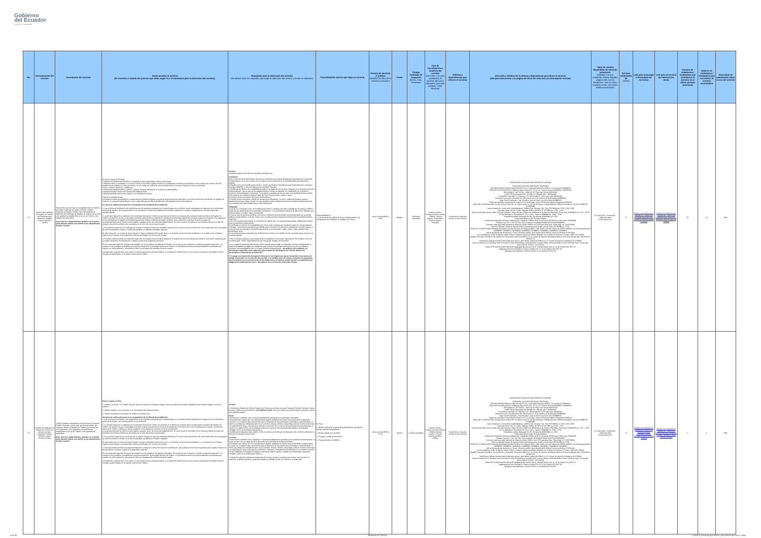Gobierno
del Ecuador
JUNTOS LO LOGRAMOS
| No. | Denominación del servicio | Descripción del servicio | Cómo acceder al servicio (Se describe el detalle del proceso que debe seguir la o el ciudadano para la obtención del servicio). | Requisitos para la obtención del servicio (Se deberá listar los requisitos que exige la obtención del servicio y donde se obtienen) | Procedimiento interno que sigue el servicio | Horario de atención al público (Detallar los días de la semana y horarios) | Costo | Tiempo estimado de respuesta (Horas, Días, Semanas) | Tipo de beneficiarios o usuarios del servicio (Describir si es para ciudadanía en general, personas naturales, personas jurídicas, ONG, Personal | Oficinas y dependencias que ofrecen el servicio | Dirección y teléfono de la oficina y dependencia que ofrece el servicio (link para direccionar a la página de inicio del sitio web y/o descripción manual) | Tipos de canales disponibles de atención presencial: (Detallar si es por ventanilla, oficina, brigada, página web, correo electrónico, chat en línea, contacto center, cal center, teléfono institución) | Servicio Automatizado (Si/No) | Link para descargar el formulario de servicios | Link para el servicio por internet (en línea) | Número de ciudadanos / ciudadanas que accedieron al servicio en el último período (mensual) | Número de ciudadanos / ciudadanas que accedieron al servicio acumulativo | Porcentaje de satisfacción sobre el uso del servicio |
| --- | --- | --- | --- | --- | --- | --- | --- | --- | --- | --- | --- | --- | --- | --- | --- | --- | --- | --- |
| 12 | Emisión del Certificado de Registro de Turismo por Reingreso para Alimentos y Bebidas Persona Natural o Jurídica | Este trámite está orientado a los establecimientos turísticos que hayan inactivado su registro turístico y deseen reingresar al Catastro Turístico Nacional mediante la obtención del Certificado de Registro de Turismo de acuerdo a los parámetros establecidos en la Ley de Turismo y sus reglamentos específicos. Nota: Solo los establecimientos ubicados en el cantón Quito deberán realizar este trámite en las dependencias de Quito Turismo. | En línea a través de SITURIN: 1.Ingresar a la plataforma SITURIN en el siguiente enlace: https://siturin.turismo.gob.ec/login 2.Ingresar correo y contraseña, si no posee cuenta en SITURIN, registrar usuario en la plataforma (el sistema le solicitará su correo electrónico, número de RUC, posteriormente recibirá un correo electrónico con un código de verificación que permitirá activar su cuenta e ingresar la nueva contraseña). 3.Leer y aceptar "términos y condiciones" 4.Seleccionar establecimiento y trámite a realizar -Declarar información de la persona natural/jurídica -Ingresar/actualizar información General del establecimiento -Ingresar/actualizar información respecto a la acreditación turística 5.Enviar la solicitud creada 6.El sistema emitirá la acreditación correspondiente al trámite solicitado a través de la generación del certificado o documento pertinente (Certificado de Registro de Turismo), el cual será individualizado con un código QR para facilitar la identificación del prestador de servicios turísticos. Acciones de verificación posterior al otorgamiento de Certificado de Acreditación: 1. Las acciones de verificación del cumplimiento de los requisitos declarados por el administrado en su solicitud, serán realizadas en la inspección por la Autoridad Nacional de Turismo, de manera posterior a la acreditación a través de la plataforma informática institucional, o según lo establezcan la normativa específica correspondiente. 2. La primera inspección a realizarse por la Autoridad Nacional de Turismo se ejecutará en el término de sesenta días contados desde la emisión del Registro de Turismo, sin perjuicio de que el interesado la solicite antes del término referido en la plataforma informática (siguiendo los pasos antes mencionados). Si la inspección no fue solicitada por el usuario, la Autoridad Nacional de Turismo notificará al usuario mediante correo electrónico la fecha y hora de la inspección. La Autoridad Nacional de Turismo, podrá realizar cualquier acción de control al establecimiento. En caso de que se incumpla con la normativa vigente por parte del prestador de servicios turísticos se procederá con el inicio del proceso sancionatorio. 3. En la primera inspección se verificará que el usuario cumpla con todos los requisitos declarados. En caso de que las acciones de control determinen que el prestador de servicios turísticos cumple con todos los requisitos, se ratificará el Registro otorgado. En esta inspección, en el caso de que el usuario no haya consignado información veraz, o no presente los documentos requeridos, o no cumpla con la normativa vigente, se procederá con la suspensión temporal del Registro de Turismo por 30 días. 4. El usuario deberá solicitar una segunda inspección en la plataforma informática (siguiendo los pasos antes mencionados) para validar la información requerida para el registro durante los 30 días término contados a partir de la suspensión temporal. Si en la segunda inspección el usuario ha cumplido con los requisitos, se ratificará el Registro. En el caso de que el usuario no solicite la segunda inspección o no cumpla con los requisitos incumplidos en la primera inspección, la Autoridad Nacional de Turismo o los Gobiernos Autónomos Descentralizados municipales que cuenten con dicha atribución, procederá de oficio con la suspensión definitiva de dicho registro. La suspensión temporal tiene como efecto el cese temporal de la actividad turística; y, la suspensión definitiva tiene como efecto la inactivación del registro turístico otorgado al administrado en el Catastro Nacional de Turismo. | En línea: A través del sistema SITURIN los requisitos solicitados son: Continente: a) En el caso de personas jurídicas, documento constitutivo de la misma debidamente aprobada por la autoridad correspondiente, en la que conste como su objeto social el desarrollo de la actividad turística de alimentos y bebidas; b) Registro Único de Contribuyentes (RUC) o número de Régimen Simplificado para Emprendedores y Negocios Populares (RIMPE), u otro que determine la Autoridad Tributaria; c) Certificado de informe de compatibilidad positiva o favorable de uso de suelo otorgado por el Gobierno Autónomo Descentralizado. Para el caso de los establecimientos móviles se sujetarán a lo establecido por el Gobierno Autónomo Descentralizado competente. Se exceptúa el requisito de uso de suelo a los establecimientos móviles; d) Documento que habilite la situación legal del local si es arrendado, cedido o propio. e) Permiso de funcionamiento del Cuerpo de Bomberos. f) Permiso de funcionamiento emitido por la Agencia de Regulación, Control y Vigilancia Sanitaria, para los establecimientos que deban cumplir con este requisito según lo determinado por la Autoridad Sanitaria Nacional. g) Los demás que estén establecidos en este Reglamento Galápagos: a) Contar con el Registro Único de Contribuyentes (RUC) o Régimen Impositivo Simplificado Ecuatoriano (RISE) o aquel que sea determinado por la autoridad competente, con la actividad de servicios de alimentos y bebidas, para persona natural o jurídica, según corresponda; b) Para el caso de personas jurídicas, documento constitutivo de la sociedad mercantil aprobado por la entidad pública correspondiente, en el que conste como su objeto social el desarrollo profesional de la actividad turística respectiva; c) En caso de personas jurídicas, el nombramiento vigente del o los representantes legales, debidamente inscrito ante la autoridad correspondiente; d) Certificado de Informe de compatibilidad de uso de suelo otorgado por el gobierno autónomo descentralizado municipal, o documento equivalente que habilite ejercer el servicio de alimentos y bebidas en el predio indicado; y, e) Documento que acredite la situación legal del local, si es arrendado, cedido, propio o bajo cualquier figura permitida por la ley. f) Los demás que sean requeridos por el Ministerio de Turismo en el ámbito de sus competencias de acuerdo a la normativa vigente. * Nota: El sistema interopera automáticamente los requisitos e información obtenida del: SRI (Registro Único de Contribuyentes - RUC), Superintendencia de Compañías, Registro Civil (Cédula). "No se exigirá al usuario los documentos físicos cuando estos puedan ser obtenidos en línea o interoperados a través de la plataforma digital que establezca para el efecto la Autoridad Nacional de Turismo o el Gobierno Autónomo Descentralizado al que se le haya conferido dicha atribución. Sin perjuicio de lo indicado, los documentos requeridos como requisitos para la obtención del Registro de Turismo deberán ser presentados al momento de la inspección". * En apego a la Disposición Derogatoria Única de la Ley Orgánica de Apoyo Humanitario esta Cartera de Estado no procede con el cobro del Uno por Mil; y, se validará antes de realizar el ingreso a la plataforma que los Usuarios se encuentren al día en las obligaciones, si Usted no puede ingresar a la plataforma por obligaciones pendientes por favor comuníquese con su Dirección Zonal más cercana. | PROCEDIMIENTO: 1. Las acciones de verificación se las realizará posterior al otorgamiento del Certificado de Registro de Turismo | Lunes a viernes 8h15 a 17h11 | Gratuito | 5 Minuto(s) Laborables | Persona Jurídica - Privada, Persona Jurídica - Pública, Persona Natural - Ecuatoriana, Persona Natural - Extranjera | Se atiende en todas las oficinas a nivel nacional | DIRECCIONES ZONALES MINISTERIO DE TURISMO PROVINCIA CANTÓN DIRECCIÓN TELÉFONO OFICINA MATRIZ Pichincha Quito Briceño E1-24 y Guayaquil referencia Edificio "La Licuadora" 023999333 ZONA DE PLANIFICACIÓN 1 Imbabura Ibarra Sucre Nro. 14-72 y Av. Teodoro Gómez 062958547; 062958759 Esmeraldas Av. del Pacífico – Malecón de Playa Las Palmas 062011446 Carchi Tulcán Guayaquil Nro. 39-008 y Av. Manabí, piso 2 062960046 Sucumbíos Lago Agrio Av. Aguarico y Av. Circunvalación, CAC Lago Agrio 062991914 Orellana El Coca Juan Montalvo Nro. 58-10 entre Av. 9 de octubre y 6 de diciembre 062881583 Napo Tena Rocafuerte y Juan Montalvo, junto al Hotel Joya de la Selva 062886536 Pichincha Cayambe Panamericana Norte Km 0.5 vía al Cajas, Centro Comercial Nápoles Shopping 022185249 ZONA DE PLANIFICACIÓN 6 Azuay Cuenca Dirección: Av. México entre Av. De las Américas y Unidad Nacional, Edificio del Gobierno Zonal 6 072887255 072887089 Cañar Azogues Av. 16 de Abril y Calle Bababoyo. Edificio CAC Azogues. 2do. Piso 073706016 ext. 2795, 2796, 2798 Loja Calle Sucre 191-31 y Quito, esquina. Edificio del INPC 07 2572964 ext. 2760 – 2770 Zamora Chinchipe Zamora Calle José Luis Tamayo y Diego de Vaca. Edificio de Gobernación de Zamora Chinchipe, Primer piso 072606466 ext. 2775 – 2778 El Oro Machala Av. Rocafuerte 07-22 e/ Junín y Tarqui 072968480 ext. 2782 – 2784 Tungurahua Ambato Guayaquil 01-18 y Rocafuerte 032821800 ext. 2350 Tungurahua Baños Calle Thomas Halflants Chimborazo Riobamba Primera Constituyente y Carabobo. Edificio GAD Provincial de Chimborazo. Primer piso 032946682 Pastaza Puyo Km. 2 1/2 vía Puyo-Tena, Campus Universidad Estatal Amazónica 032894655 Cotopaxi Latacunga Calle Marqués de Maenza y Quito, Edificio CAC El Rosal Latacunga, Planta baja, Of. 3 033730594 Morona Santiago Ciudad de Macas Antonio Samaniego entre Soasti y 24 de mayo 072701480 ext. 2730 ZONA DE PLANIFICACIÓN 8 Guayas Guayaquil Avenida Francisco de Orellana 1805 y calle Justino Cornejo referencia; Edificio Gobierno Zonal Guayaquil piso 8 042068565, 042068519, 042068496, 042068562, 042068613, 042068501, 042068522, 042068563 Bolívar Guaranda García Moreno y Sucre; referencia edificio de la Gobernación Oficina Técnica de Bolívar 03 2551249 Los ríos Babahoyo Cdla. El Mamey, Calles Twinza Y Malecón referencia Edificio Ministerio De Inclusión Económica Y Social – MIES 05 2739322 Manabí Portoviejo Avenida de los nardos s/n y 15 de abril; referencia Edificio C.A.C. Centro de Atención Ciudadana Oficina Técnica de Manabí piso 3 053043711; 053043734 Santa Elena Salinas Avenida Carlos Espinoza Larrea y calle Quinta; referencia Edificio C.A.C. Centro de Atención Ciudadana 04 3728904 Santo Domingo de los Tsáchilas Santo Domingo Avenida Esmeraldas y Avenida Emilio Lorenzo Sthele; referencia Edificio Santo Domingo Plaza. Tercer piso, oficina 301 02 2745727, 02 2745726 ZONA DE PLANIFICACIÓN INSULAR Galápagos Isla Santa Cruz Av. Charles Darwin 390, Av. 12 de Febrero 052 526 174 Galápagos Isla San Cristóbal Av. Alsacio Northia S/N, Av. 12 de Febrero 052 520 704 Galápagos Isla Isabela Av. Antonio Gil S/N, Los Petreles 052 529 132 | En línea (Sitio / Portal Web / Aplicación web) Correo electrónico | Si | Emisión del Certificado de Registro de Turismo por Reingreso para Alimentos y Bebidas Persona Natural o Jurídica | Emisión del Certificado de Registro de Turismo por Reingreso para Alimentos y Bebidas Persona Natural o Jurídica | 25 | 63 | 84% |
| 13 | Emisión de Certificado de Registro de Turismo por primera vez para Transporte Turístico Terrestre o Aéreo Persona Jurídica | Trámite orientado a prestadores de servicios de Transporte Turístico Terrestre o Aéreo, bajo personería jurídica, que requieran obtener el Registro de Turismo por primera vez, en cumplimiento a los requisitos y procedimientos establecidos en la Ley de Turismo y sus reglamentos específicos. Nota: Solo los establecimientos ubicados en el cantón Quito deberán realizar este trámite en las dependencias de Quito Turismo. | Pasos a seguir en línea: 1. Acceder a la opción "Ir al trámite en línea" que se encuentra en la presente página, llenar los respectivos campos obligatorios del formulario digital; y enviar la solicitud. 2. Recibir mediante correo electrónico, el comprobante de solicitud enviada. 3. Recibir el Certificado de Registro de Turismo por primera vez. Acciones de verificación posterior al otorgamiento de Certificado de Acreditación: 1. Las acciones de verificación del cumplimiento de los requisitos declarados por el administrado en su solicitud, serán realizadas en la inspección por la Autoridad Nacional de Turismo, de manera posterior a la acreditación. 2. La primera inspección a realizarse por la Autoridad Nacional de Turismo se ejecutará en el término de sesenta días contados desde la emisión del Registro de Turismo, sin perjuicio de que el interesado la solicite a través de la Dirección Zonal de su jurisdicción. Si la inspección no fue solicitada por el usuario, la Autoridad Nacional de Turismo notificará al usuario mediante correo electrónico la fecha y hora de la inspección. La Autoridad Nacional de Turismo, podrá realizar cualquier acción de control al establecimiento. En caso de que se incumpla con la normativa vigente por parte del prestador de servicios turísticos se procederá con el inicio del proceso sancionatorio. 3. En la primera inspección se verificará que el usuario cumpla con todos los requisitos declarados. En caso de que las acciones de control determinen que el prestador de servicios turísticos cumple con todos los requisitos, se ratificará el Registro otorgado. En esta inspección, en el caso de que el usuario no haya consignado información veraz, o no presente los documentos requeridos, o no cumpla con la normativa vigente, se procederá con la suspensión temporal del Registro de Turismo por 30 días. 4. El usuario deberá solicitar una segunda inspección a través de la Dirección Zonal de su jurisdicción, para validar la información requerida para el registro durante los 30 días término contados a partir de la suspensión temporal. Si en la segunda inspección el usuario ha cumplido con los requisitos, se ratificará el Registro. En el caso de que el usuario no solicite la segunda inspección o no cumpla con los requisitos incumplidos en la primera inspección, la Autoridad Nacional de Turismo o los Gobiernos Autónomos Descentralizados municipales que cuenten con dicha atribución, procederá de oficio con la suspensión definitiva de dicho registro. La suspensión temporal tiene como efecto el cese temporal de la actividad turística; y, la suspensión definitiva tiene como efecto la inactivación del registro turístico otorgado al administrado en el Catastro Nacional de Turismo. | En línea: 1. Solicitud de Registro de Turismo Registro de Turismo por primera vez para Transporte Turístico Terrestre o Aéreo Persona Jurídica a través del botón "Ir al trámite en línea" que se encuentra en la parte superior derecha o al final de la presente página. Aéreo: 1.Documento constitutivo de la compañía debidamente aprobada por la autoridad competente; 2.Nombramiento vigente del o los representantes legales, debidamente inscrito ante la autoridad competente; 3.Contar con un espacio físico permanente para el desarrollo de sus actividades comerciales y administrativas, el mismo que deberá ser obligatoriamente local comercial, oficinas, oficinas compartidas, islas de centros comerciales, con especificación clara y precisa de su ubicación y domicilio. En el caso de las aerolíneas internacionales que no cuenten con espacio físico, se le solicitará la dirección exacta de sus representantes legales o apoderados; 4.Registro Único de Contribuyentes (RUC); y, 5.Certificado de Operador Aéreo (AOC) o Reconocimiento de Certificado de Operador Aéreo (AOCR) emitido por la Dirección General de Aviación Civil. Terrestre: 1.Documento constitutivo de la compañía o cooperativa debidamente aprobada por la autoridad correspondiente, en la que conste como su objeto social el desarrollo de la actividad de transporte turístico; 2.Nombramiento vigente del o los representantes legales, debidamente inscrito ante la autoridad correspondiente; 3.Contar con un espacio físico permanente para el desarrollo de sus actividades comerciales y administrativas, el mismo que deberá ser obligatoriamente local comercial, oficinas, oficinas compartidas, islas de centros comerciales, con especificación clara y precisa de su ubicación y domicilio, y debidamente identificada con su nombre comercial. 4.Título habilitante de transporte terrestre comercial de turismo vigente, otorgado por la Autoridad competente; 5.Registro Único de Contribuyentes (RUC); y, f. Listado de todas las unidades de transporte con las que cuenta la compañía que constan en el permiso de operación, matrícula vigente de todas las unidades y el detalle del tipo de vehículo y su capacidad. | En línea: 1. Recibir notificación a través del portal GOB.EC, bandeja de trámites pendientes/asignados 2. Revisar detalle de la solicitud 3. Preparar y remitir la información 4. Finalizar trámite en GOB.EC | Lunes a viernes 8h15 a 17h12 | Gratuito | 5 Día(s) Laborables | Persona Jurídica - Privada, Persona Jurídica - Pública Persona Jurídica - Privada, Persona Jurídica - Pública | Se atiende en todas las oficinas a nivel nacional | DIRECCIONES ZONALES MINISTERIO DE TURISMO PROVINCIA CANTÓN DIRECCIÓN TELÉFONO OFICINA MATRIZ Pichincha Quito Briceño E1-24 y Guayaquil referencia Edificio "La Licuadora" 023999333 ZONA DE PLANIFICACIÓN 1 Imbabura Ibarra Sucre Nro. 14-72 y Av. Teodoro Gómez 062958547; 062958759 Esmeraldas Av. del Pacífico – Malecón de Playa Las Palmas 062011446 Carchi Tulcán Guayaquil Nro. 39-008 y Av. Manabí, piso 2 062960046 Sucumbíos Lago Agrio Av. Aguarico y Av. Circunvalación, CAC Lago Agrio 062991914 Orellana El Coca Juan Montalvo Nro. 58-10 entre Av. 9 de octubre y 6 de diciembre 062881583 Napo Tena Rocafuerte y Juan Montalvo, junto al Hotel Joya de la Selva 062886536 Pichincha Cayambe Panamericana Norte Km 0.5 vía al Cajas, Centro Comercial Nápoles Shopping 022185249 ZONA DE PLANIFICACIÓN 6 Azuay Cuenca Dirección: Av. México entre Av. De las Américas y Unidad Nacional, Edificio del Gobierno Zonal 6 072887255 072887089 Cañar Azogues Av. 16 de Abril y Calle Bababoyo. Edificio CAC Azogues. 2do. Piso 073706016 ext. 2795, 2796, 2798 Loja Calle Sucre 191-31 y Quito, esquina. Edificio del INPC 07 2572964 ext. 2760 – 2770 Zamora Chinchipe Zamora Calle José Luis Tamayo y Diego de Vaca. Edificio de Gobernación de Zamora Chinchipe, Primer piso 072606466 ext. 2775 – 2778 El Oro Machala Av. Rocafuerte 07-22 e/ Junín y Tarqui 072968480 ext. 2782 – 2784 Tungurahua Ambato Guayaquil 01-18 y Rocafuerte 032821800 ext. 2350 Tungurahua Baños Calle Thomas Halflants Chimborazo Riobamba Primera Constituyente y Carabobo. Edificio GAD Provincial de Chimborazo. Primer piso 032946682 Pastaza Puyo Km. 2 1/2 vía Puyo-Tena, Campus Universidad Estatal Amazónica 032894655 Cotopaxi Latacunga Calle Marqués de Maenza y Quito, Edificio CAC El Rosal Latacunga, Planta baja, Of. 3 033730594 Morona Santiago Ciudad de Macas Antonio Samaniego entre Soasti y 24 de mayo 072701480 ext. 2730 ZONA DE PLANIFICACIÓN 8 Guayas Guayaquil Avenida Francisco de Orellana 1805 y calle Justino Cornejo referencia; Edificio Gobierno Zonal Guayaquil piso 8 042068565, 042068519, 042068496, 042068562, 042068613, 042068501, 042068522, 042068563 Bolívar Guaranda García Moreno y Sucre; referencia edificio de la Gobernación Oficina Técnica de Bolívar 03 2551249 Los ríos Babahoyo Cdla. El Mamey, Calles Twinza Y Malecón referencia Edificio Ministerio De Inclusión Económica Y Social – MIES 05 2739322 Manabí Portoviejo Avenida de los nardos s/n y 15 de abril; referencia Edificio C.A.C. Centro de Atención Ciudadana Oficina Técnica de Manabí piso 3 053043711; 053043734 Santa Elena Salinas Avenida Carlos Espinoza Larrea y calle Quinta; referencia Edificio C.A.C. Centro de Atención Ciudadana 04 3728904 Santo Domingo de los Tsáchilas Santo Domingo Avenida Esmeraldas y Avenida Emilio Lorenzo Sthele; referencia Edificio Santo Domingo Plaza. Tercer piso, oficina 301 02 2745727, 02 2745726 ZONA DE PLANIFICACIÓN INSULAR Galápagos Isla Santa Cruz Av. Charles Darwin 390, Av. 12 de Febrero 052 526 174 Galápagos Isla San Cristóbal Av. Alsacio Northia S/N, Av. 12 de Febrero 052 520 704 Galápagos Isla Isabela Av. Antonio Gil S/N, Los Petreles 052 529 132 | En línea (Sitio / Portal Web / Aplicación web) Correo electrónico | Si | Emisión de Certificado de Registro de Turismo por primera vez para Transporte Turístico Terrestre o Aéreo Persona Jurídica | Emisión de Certificado de Registro de Turismo por primera vez para Transporte Turístico Terrestre o Aéreo Persona Jurídica | 1 | 9 | 84% |
8 de 36 Ministerio de Turismo
Literal d) Servicios que ofrece y las formas de hacer a ellos